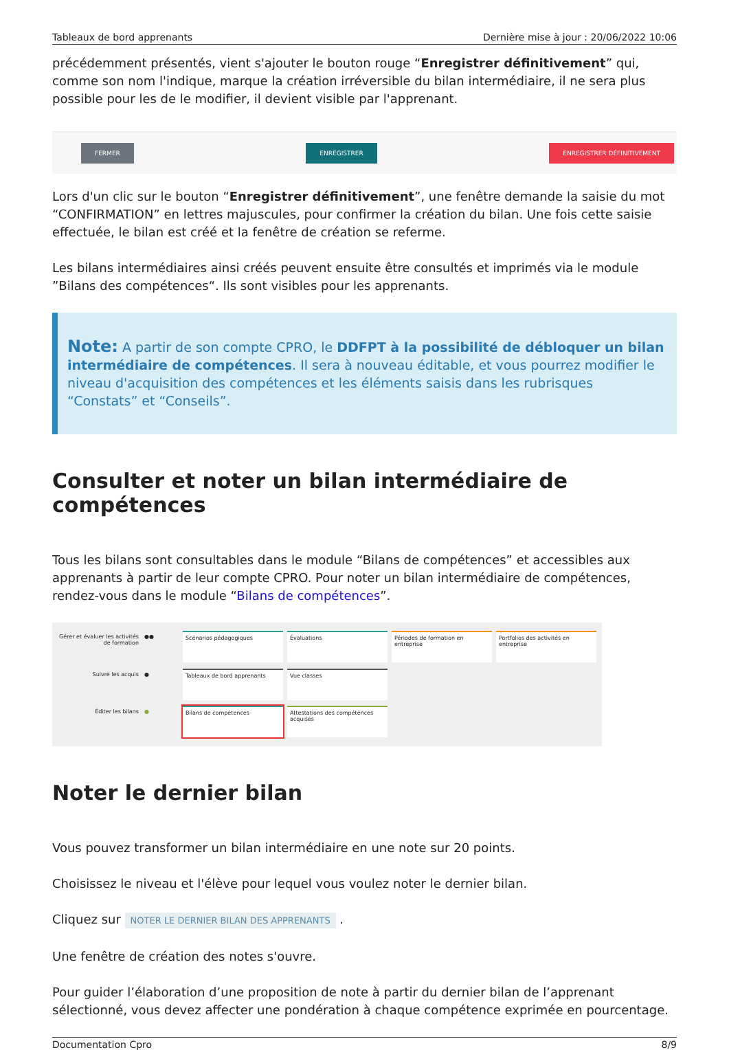Tableaux de bord apprenants Dernière mise à jour : 20/06/2022 10:06
précédemment présentés, vient s'ajouter le bouton rouge “Enregistrer définitivement” qui, comme son nom l'indique, marque la création irréversible du bilan intermédiaire, il ne sera plus possible pour les de le modifier, il devient visible par l'apprenant.
FERMER ENREGISTRER ENREGISTRER DÉFINITIVEMENT
Lors d'un clic sur le bouton “Enregistrer définitivement”, une fenêtre demande la saisie du mot “CONFIRMATION” en lettres majuscules, pour confirmer la création du bilan. Une fois cette saisie effectuée, le bilan est créé et la fenêtre de création se referme.
Les bilans intermédiaires ainsi créés peuvent ensuite être consultés et imprimés via le module ”Bilans des compétences“. Ils sont visibles pour les apprenants.
Note: A partir de son compte CPRO, le DDFPT à la possibilité de débloquer un bilan intermédiaire de compétences. Il sera à nouveau éditable, et vous pourrez modifier le niveau d'acquisition des compétences et les éléments saisis dans les rubrisques “Constats” et “Conseils”.
Consulter et noter un bilan intermédiaire de compétences
Tous les bilans sont consultables dans le module “Bilans de compétences” et accessibles aux apprenants à partir de leur compte CPRO. Pour noter un bilan intermédiaire de compétences, rendez-vous dans le module “Bilans de compétences”.
Gérer et évaluer les activités de formation
●●
Scénarios pédagogiques
Évaluations
Périodes de formation en entreprise
Portfolios des activités en entreprise
Suivre les acquis
●
Tableaux de bord apprenants
Vue classes
Éditer les bilans
●
Bilans de compétences
Attestations des compétences acquises
Noter le dernier bilan
Vous pouvez transformer un bilan intermédiaire en une note sur 20 points.
Choisissez le niveau et l'élève pour lequel vous voulez noter le dernier bilan.
Cliquez sur NOTER LE DERNIER BILAN DES APPRENANTS .
Une fenêtre de création des notes s'ouvre.
Pour guider l’élaboration d’une proposition de note à partir du dernier bilan de l’apprenant sélectionné, vous devez affecter une pondération à chaque compétence exprimée en pourcentage.
Documentation Cpro 8/9